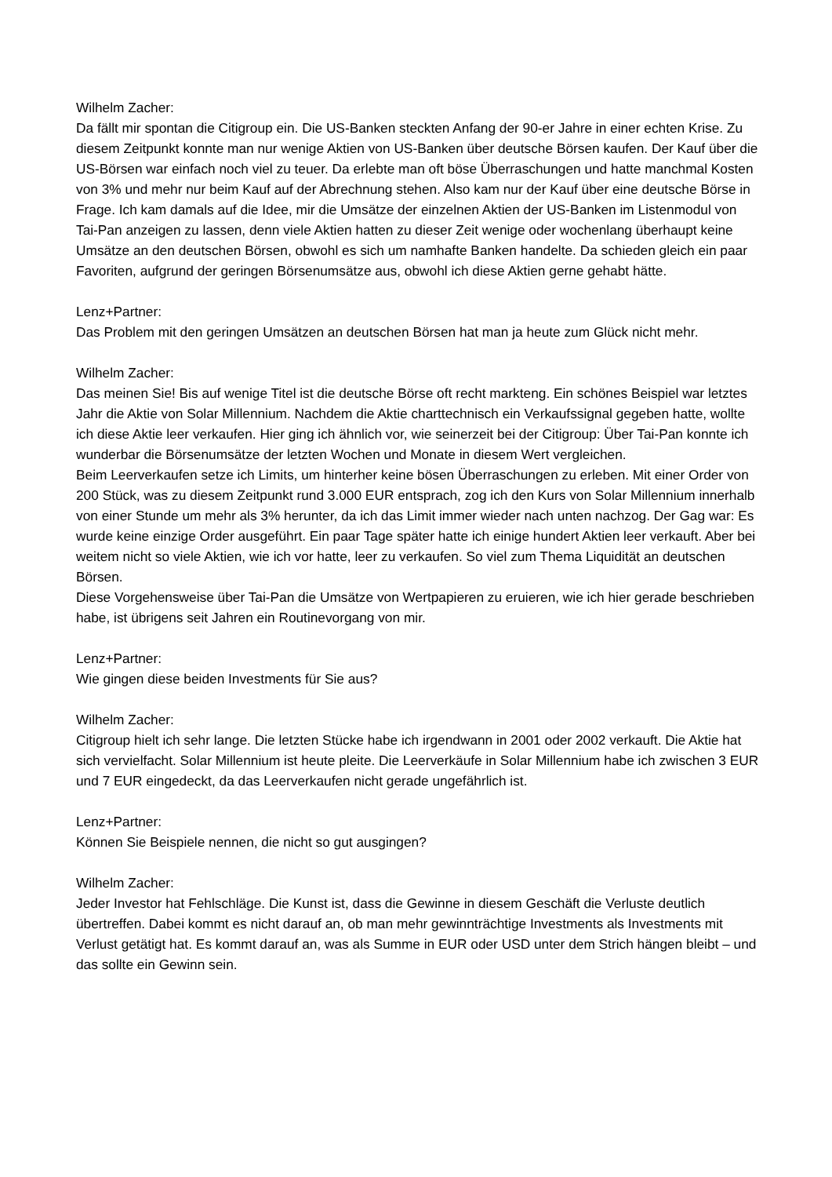Wilhelm Zacher:
Da fällt mir spontan die Citigroup ein. Die US-Banken steckten Anfang der 90-er Jahre in einer echten Krise. Zu diesem Zeitpunkt konnte man nur wenige Aktien von US-Banken über deutsche Börsen kaufen. Der Kauf über die US-Börsen war einfach noch viel zu teuer. Da erlebte man oft böse Überraschungen und hatte manchmal Kosten von 3% und mehr nur beim Kauf auf der Abrechnung stehen. Also kam nur der Kauf über eine deutsche Börse in Frage. Ich kam damals auf die Idee, mir die Umsätze der einzelnen Aktien der US-Banken im Listenmodul von Tai-Pan anzeigen zu lassen, denn viele Aktien hatten zu dieser Zeit wenige oder wochenlang überhaupt keine Umsätze an den deutschen Börsen, obwohl es sich um namhafte Banken handelte. Da schieden gleich ein paar Favoriten, aufgrund der geringen Börsenumsätze aus, obwohl ich diese Aktien gerne gehabt hätte.
Lenz+Partner:
Das Problem mit den geringen Umsätzen an deutschen Börsen hat man ja heute zum Glück nicht mehr.
Wilhelm Zacher:
Das meinen Sie! Bis auf wenige Titel ist die deutsche Börse oft recht markteng. Ein schönes Beispiel war letztes Jahr die Aktie von Solar Millennium. Nachdem die Aktie charttechnisch ein Verkaufssignal gegeben hatte, wollte ich diese Aktie leer verkaufen. Hier ging ich ähnlich vor, wie seinerzeit bei der Citigroup: Über Tai-Pan konnte ich wunderbar die Börsenumsätze der letzten Wochen und Monate in diesem Wert vergleichen.
Beim Leerverkaufen setze ich Limits, um hinterher keine bösen Überraschungen zu erleben. Mit einer Order von 200 Stück, was zu diesem Zeitpunkt rund 3.000 EUR entsprach, zog ich den Kurs von Solar Millennium innerhalb von einer Stunde um mehr als 3% herunter, da ich das Limit immer wieder nach unten nachzog. Der Gag war: Es wurde keine einzige Order ausgeführt. Ein paar Tage später hatte ich einige hundert Aktien leer verkauft. Aber bei weitem nicht so viele Aktien, wie ich vor hatte, leer zu verkaufen. So viel zum Thema Liquidität an deutschen Börsen.
Diese Vorgehensweise über Tai-Pan die Umsätze von Wertpapieren zu eruieren, wie ich hier gerade beschrieben habe, ist übrigens seit Jahren ein Routinevorgang von mir.
Lenz+Partner:
Wie gingen diese beiden Investments für Sie aus?
Wilhelm Zacher:
Citigroup hielt ich sehr lange. Die letzten Stücke habe ich irgendwann in 2001 oder 2002 verkauft. Die Aktie hat sich vervielfacht. Solar Millennium ist heute pleite. Die Leerverkäufe in Solar Millennium habe ich zwischen 3 EUR und 7 EUR eingedeckt, da das Leerverkaufen nicht gerade ungefährlich ist.
Lenz+Partner:
Können Sie Beispiele nennen, die nicht so gut ausgingen?
Wilhelm Zacher:
Jeder Investor hat Fehlschläge. Die Kunst ist, dass die Gewinne in diesem Geschäft die Verluste deutlich übertreffen. Dabei kommt es nicht darauf an, ob man mehr gewinnträchtige Investments als Investments mit Verlust getätigt hat. Es kommt darauf an, was als Summe in EUR oder USD unter dem Strich hängen bleibt – und das sollte ein Gewinn sein.